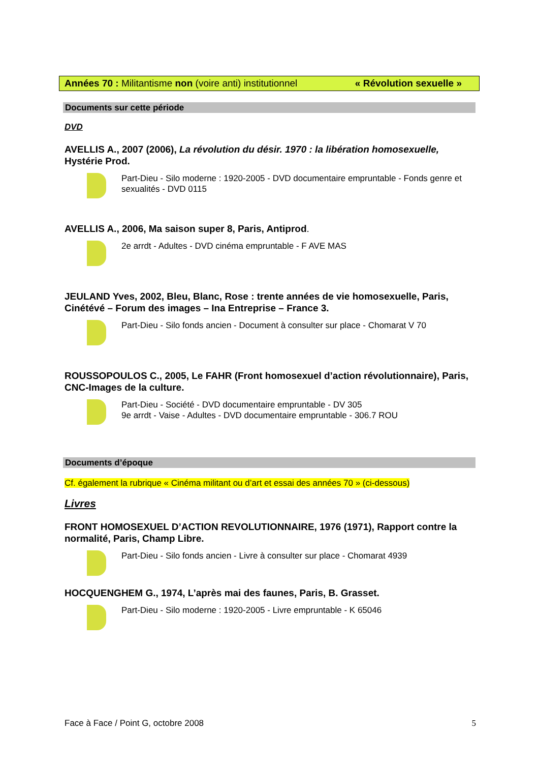Années 70 : Militantisme non (voire anti) institutionnel « Révolution sexuelle »
Documents sur cette période
DVD
AVELLIS A., 2007 (2006), La révolution du désir. 1970 : la libération homosexuelle, Hystérie Prod.
Part-Dieu - Silo moderne : 1920-2005 - DVD documentaire empruntable - Fonds genre et sexualités - DVD 0115
AVELLIS A., 2006, Ma saison super 8, Paris, Antiprod.
2e arrdt - Adultes - DVD cinéma empruntable - F AVE MAS
JEULAND Yves, 2002, Bleu, Blanc, Rose : trente années de vie homosexuelle, Paris, Cinétévé – Forum des images – Ina Entreprise – France 3.
Part-Dieu - Silo fonds ancien - Document à consulter sur place - Chomarat V 70
ROUSSOPOULOS C., 2005, Le FAHR (Front homosexuel d’action révolutionnaire), Paris, CNC-Images de la culture.
Part-Dieu - Société - DVD documentaire empruntable - DV 305
9e arrdt - Vaise - Adultes - DVD documentaire empruntable - 306.7 ROU
Documents d’époque
Cf. également la rubrique « Cinéma militant ou d’art et essai des années 70 » (ci-dessous)
Livres
FRONT HOMOSEXUEL D’ACTION REVOLUTIONNAIRE, 1976 (1971), Rapport contre la normalité, Paris, Champ Libre.
Part-Dieu - Silo fonds ancien - Livre à consulter sur place - Chomarat 4939
HOCQUENGHEM G., 1974, L’après mai des faunes, Paris, B. Grasset.
Part-Dieu - Silo moderne : 1920-2005 - Livre empruntable - K 65046
Face à Face / Point G, octobre 2008 5